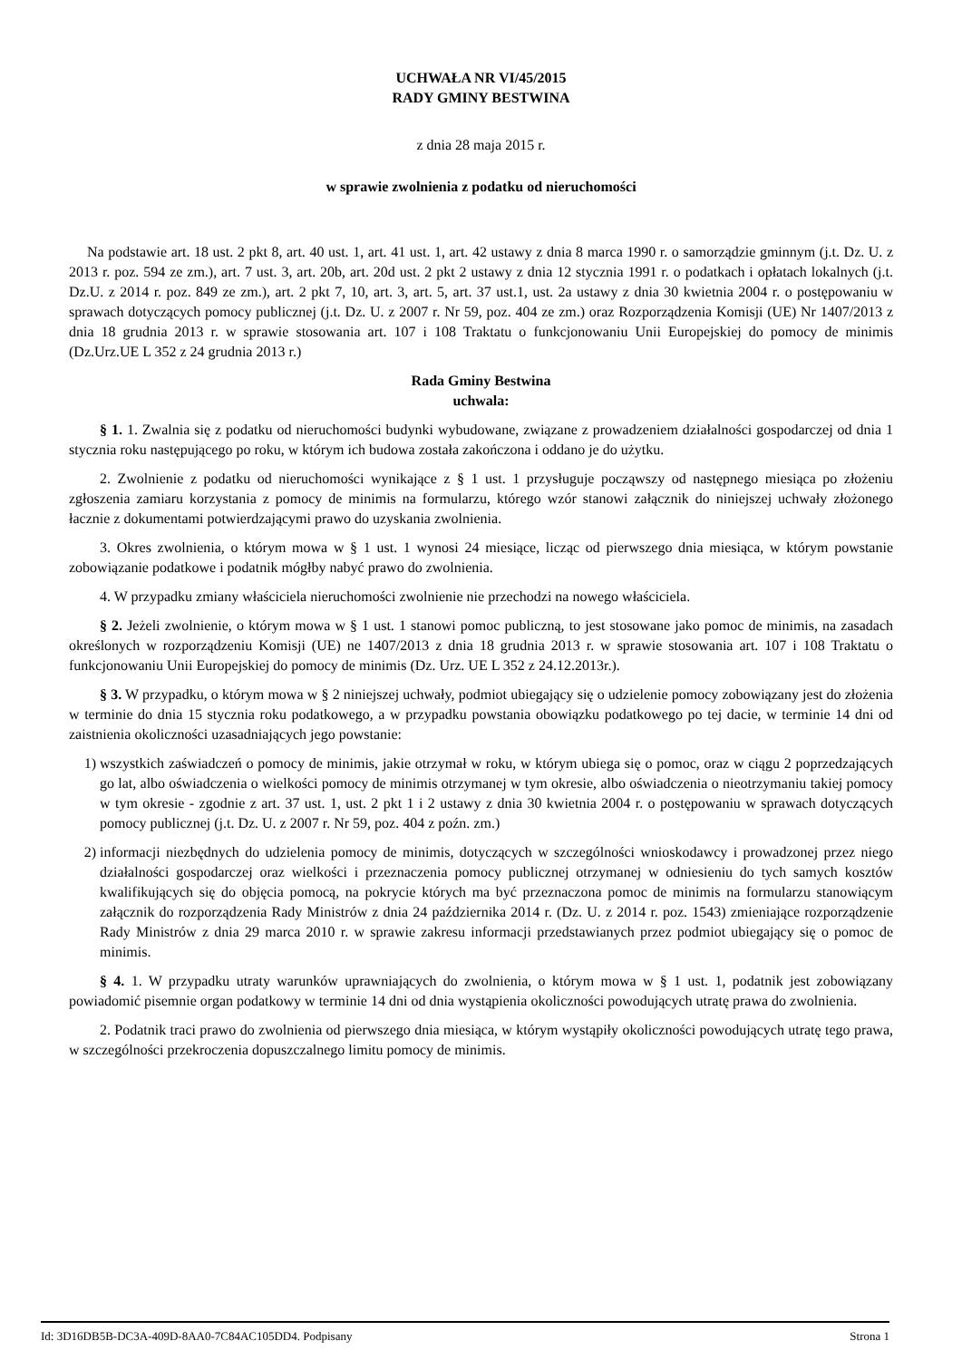UCHWAŁA NR VI/45/2015
RADY GMINY BESTWINA
z dnia 28 maja 2015 r.
w sprawie zwolnienia z podatku od nieruchomości
Na podstawie art. 18 ust. 2 pkt 8, art. 40 ust. 1, art. 41 ust. 1, art. 42 ustawy z dnia 8 marca 1990 r. o samorządzie gminnym (j.t. Dz. U. z 2013 r. poz. 594 ze zm.), art. 7 ust. 3, art. 20b, art. 20d ust. 2 pkt 2 ustawy z dnia 12 stycznia 1991 r. o podatkach i opłatach lokalnych (j.t. Dz.U. z 2014 r. poz. 849 ze zm.), art. 2 pkt 7, 10, art. 3, art. 5, art. 37 ust.1, ust. 2a ustawy z dnia 30 kwietnia 2004 r. o postępowaniu w sprawach dotyczących pomocy publicznej (j.t. Dz. U. z 2007 r. Nr 59, poz. 404 ze zm.) oraz Rozporządzenia Komisji (UE) Nr 1407/2013 z dnia 18 grudnia 2013 r. w sprawie stosowania art. 107 i 108 Traktatu o funkcjonowaniu Unii Europejskiej do pomocy de minimis (Dz.Urz.UE L 352 z 24 grudnia 2013 r.)
Rada Gminy Bestwina
uchwala:
§ 1. 1. Zwalnia się z podatku od nieruchomości budynki wybudowane, związane z prowadzeniem działalności gospodarczej od dnia 1 stycznia roku następującego po roku, w którym ich budowa została zakończona i oddano je do użytku.
2. Zwolnienie z podatku od nieruchomości wynikające z § 1 ust. 1 przysługuje począwszy od następnego miesiąca po złożeniu zgłoszenia zamiaru korzystania z pomocy de minimis na formularzu, którego wzór stanowi załącznik do niniejszej uchwały złożonego łacznie z dokumentami potwierdzającymi prawo do uzyskania zwolnienia.
3. Okres zwolnienia, o którym mowa w § 1 ust. 1 wynosi 24 miesiące, licząc od pierwszego dnia miesiąca, w którym powstanie zobowiązanie podatkowe i podatnik mógłby nabyć prawo do zwolnienia.
4. W przypadku zmiany właściciela nieruchomości zwolnienie nie przechodzi na nowego właściciela.
§ 2. Jeżeli zwolnienie, o którym mowa w § 1 ust. 1 stanowi pomoc publiczną, to jest stosowane jako pomoc de minimis, na zasadach określonych w rozporządzeniu Komisji (UE) ne 1407/2013 z dnia 18 grudnia 2013 r. w sprawie stosowania art. 107 i 108 Traktatu o funkcjonowaniu Unii Europejskiej do pomocy de minimis (Dz. Urz. UE L 352 z 24.12.2013r.).
§ 3. W przypadku, o którym mowa w § 2 niniejszej uchwały, podmiot ubiegający się o udzielenie pomocy zobowiązany jest do złożenia w terminie do dnia 15 stycznia roku podatkowego, a w przypadku powstania obowiązku podatkowego po tej dacie, w terminie 14 dni od zaistnienia okoliczności uzasadniających jego powstanie:
1) wszystkich zaświadczeń o pomocy de minimis, jakie otrzymał w roku, w którym ubiega się o pomoc, oraz w ciągu 2 poprzedzających go lat, albo oświadczenia o wielkości pomocy de minimis otrzymanej w tym okresie, albo oświadczenia o nieotrzymaniu takiej pomocy w tym okresie - zgodnie z art. 37 ust. 1, ust. 2 pkt 1 i 2 ustawy z dnia 30 kwietnia 2004 r. o postępowaniu w sprawach dotyczących pomocy publicznej (j.t. Dz. U. z 2007 r. Nr 59, poz. 404 z poźn. zm.)
2) informacji niezbędnych do udzielenia pomocy de minimis, dotyczących w szczególności wnioskodawcy i prowadzonej przez niego działalności gospodarczej oraz wielkości i przeznaczenia pomocy publicznej otrzymanej w odniesieniu do tych samych kosztów kwalifikujących się do objęcia pomocą, na pokrycie których ma być przeznaczona pomoc de minimis na formularzu stanowiącym załącznik do rozporządzenia Rady Ministrów z dnia 24 października 2014 r. (Dz. U. z 2014 r. poz. 1543) zmieniające rozporządzenie Rady Ministrów z dnia 29 marca 2010 r. w sprawie zakresu informacji przedstawianych przez podmiot ubiegający się o pomoc de minimis.
§ 4. 1. W przypadku utraty warunków uprawniających do zwolnienia, o którym mowa w § 1 ust. 1, podatnik jest zobowiązany powiadomić pisemnie organ podatkowy w terminie 14 dni od dnia wystąpienia okoliczności powodujących utratę prawa do zwolnienia.
2. Podatnik traci prawo do zwolnienia od pierwszego dnia miesiąca, w którym wystąpiły okoliczności powodujących utratę tego prawa, w szczególności przekroczenia dopuszczalnego limitu pomocy de minimis.
Id: 3D16DB5B-DC3A-409D-8AA0-7C84AC105DD4. Podpisany Strona 1